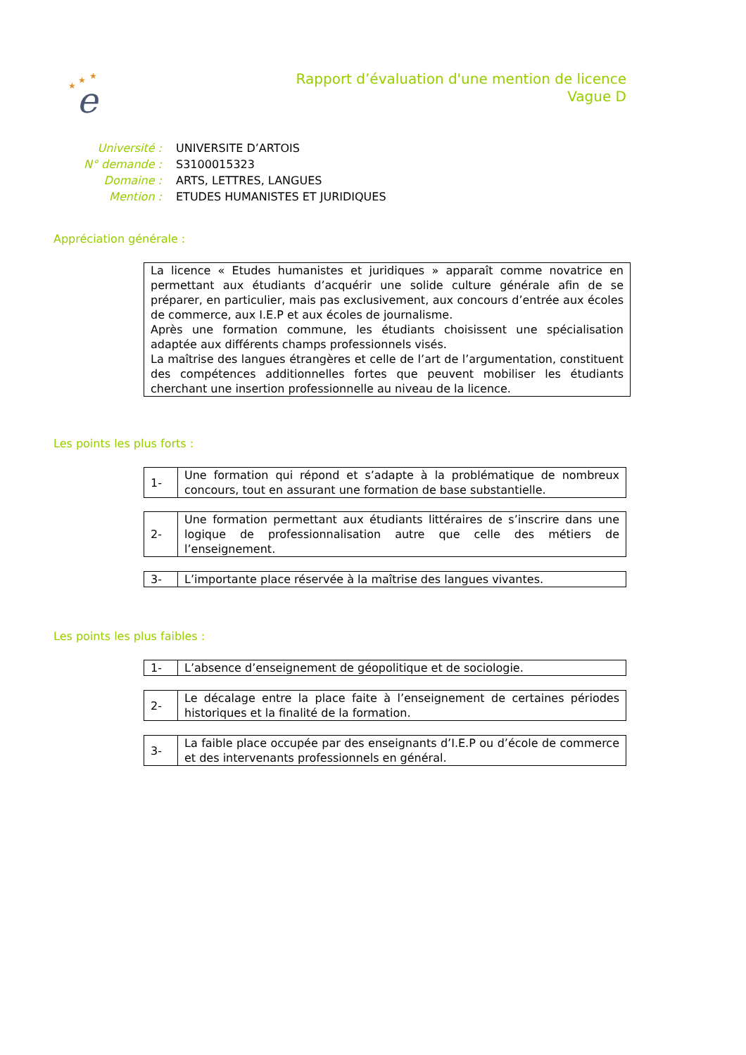★
★
★
e
Rapport d’évaluation d'une mention de licence
Vague D
| Université : | UNIVERSITE D’ARTOIS |
| N° demande : | S3100015323 |
| Domaine : | ARTS, LETTRES, LANGUES |
| Mention : | ETUDES HUMANISTES ET JURIDIQUES |
Appréciation générale :
La licence « Etudes humanistes et juridiques » apparaît comme novatrice en permettant aux étudiants d’acquérir une solide culture générale afin de se préparer, en particulier, mais pas exclusivement, aux concours d’entrée aux écoles de commerce, aux I.E.P et aux écoles de journalisme.
Après une formation commune, les étudiants choisissent une spécialisation adaptée aux différents champs professionnels visés.
La maîtrise des langues étrangères et celle de l’art de l’argumentation, constituent des compétences additionnelles fortes que peuvent mobiliser les étudiants cherchant une insertion professionnelle au niveau de la licence.
Les points les plus forts :
| 1- | Une formation qui répond et s’adapte à la problématique de nombreux concours, tout en assurant une formation de base substantielle. |
| 2- | Une formation permettant aux étudiants littéraires de s’inscrire dans une logique de professionnalisation autre que celle des métiers de l’enseignement. |
| 3- | L’importante place réservée à la maîtrise des langues vivantes. |
Les points les plus faibles :
| 1- | L’absence d’enseignement de géopolitique et de sociologie. |
| 2- | Le décalage entre la place faite à l’enseignement de certaines périodes historiques et la finalité de la formation. |
| 3- | La faible place occupée par des enseignants d’I.E.P ou d’école de commerce et des intervenants professionnels en général. |